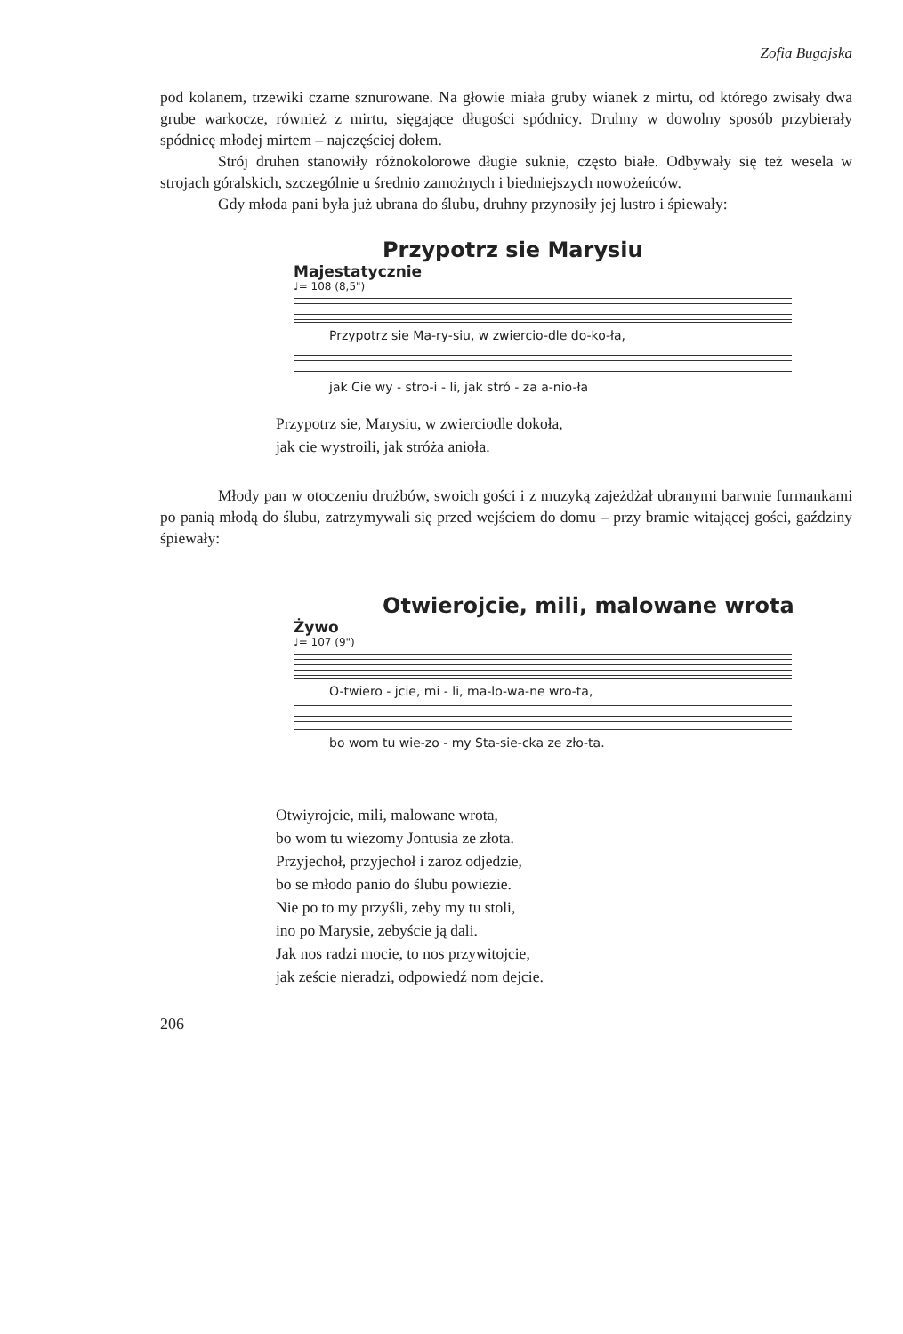Zofia Bugajska
pod kolanem, trzewiki czarne sznurowane. Na głowie miała gruby wianek z mirtu, od którego zwisały dwa grube warkocze, również z mirtu, sięgające długości spódnicy. Druhny w dowolny sposób przybierały spódnicę młodej mirtem – najczęściej dołem.
Strój druhen stanowiły różnokolorowe długie suknie, często białe. Odbywały się też wesela w strojach góralskich, szczególnie u średnio zamożnych i biedniejszych nowożeńców.
Gdy młoda pani była już ubrana do ślubu, druhny przynosiły jej lustro i śpiewały:
Przypotrz sie Marysiu
Majestatycznie
♩= 108 (8,5")
Przypotrz sie Ma-ry-siu, w zwiercio-dle do-ko-ła,
jak Cie wy - stro-i - li, jak stró - za a-nio-ła
Przypotrz sie, Marysiu, w zwierciodle dokoła,
jak cie wystroili, jak stróża anioła.
Młody pan w otoczeniu drużbów, swoich gości i z muzyką zajeżdżał ubranymi barwnie furmankami po panią młodą do ślubu, zatrzymywali się przed wejściem do domu – przy bramie witającej gości, gaździny śpiewały:
Otwierojcie, mili, malowane wrota
Żywo
♩= 107 (9")
O-twiero - jcie, mi - li, ma-lo-wa-ne wro-ta,
bo wom tu wie-zo - my Sta-sie-cka ze zło-ta.
Otwiyrojcie, mili, malowane wrota,
bo wom tu wiezomy Jontusia ze złota.
Przyjechoł, przyjechoł i zaroz odjedzie,
bo se młodo panio do ślubu powiezie.
Nie po to my przyśli, zeby my tu stoli,
ino po Marysie, zebyście ją dali.
Jak nos radzi mocie, to nos przywitojcie,
jak zeście nieradzi, odpowiedź nom dejcie.
206